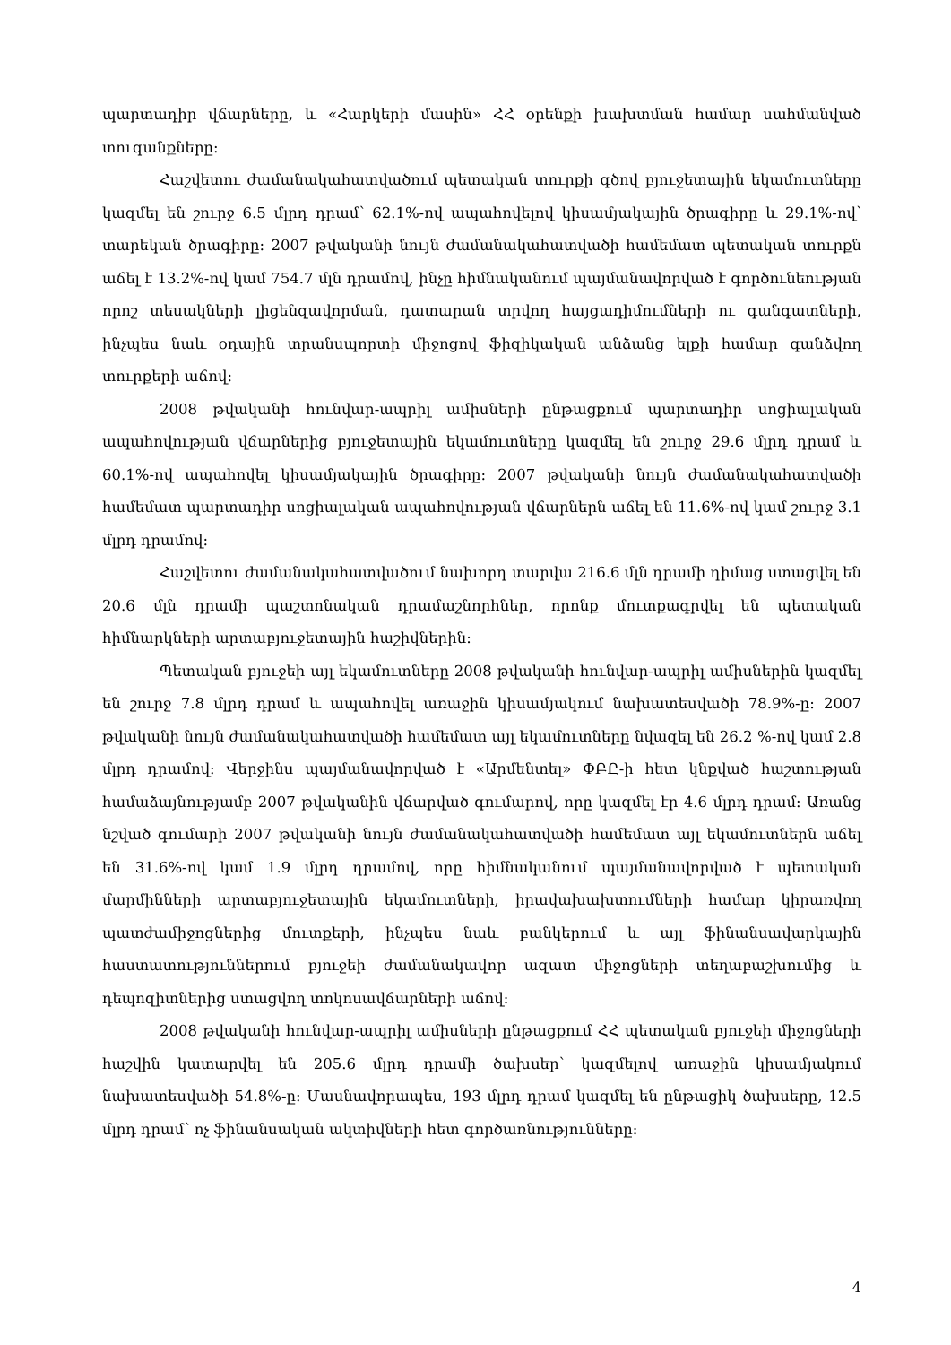պարտադիր վճարները, և «Հարկերի մասին» ՀՀ օրենքի խախտման համար սահմանված տուգանքները:
Հաշվետու ժամանակահատվածում պետական տուրքի գծով բյուջետային եկամուտները կազմել են շուրջ 6.5 մլրդ դրամ՝ 62.1%-ով ապահովելով կիսամյակային ծրագիրը և 29.1%-ով՝ տարեկան ծրագիրը: 2007 թվականի նույն ժամանակահատվածի համեմատ պետական տուրքն աճել է 13.2%-ով կամ 754.7 մլն դրամով, ինչը հիմնականում պայմանավորված է գործունեության որոշ տեսակների լիցենզավորման, դատարան տրվող հայցադիմումների ու գանգատների, ինչպես նաև օդային տրանսպորտի միջոցով ֆիզիկական անձանց ելքի համար գանձվող տուրքերի աճով:
2008 թվականի հունվար-ապրիլ ամիսների ընթացքում պարտադիր սոցիալական ապահովության վճարներից բյուջետային եկամուտները կազմել են շուրջ 29.6 մլրդ դրամ և 60.1%-ով ապահովել կիսամյակային ծրագիրը: 2007 թվականի նույն ժամանակահատվածի համեմատ պարտադիր սոցիալական ապահովության վճարներն աճել են 11.6%-ով կամ շուրջ 3.1 մլրդ դրամով:
Հաշվետու ժամանակահատվածում նախորդ տարվա 216.6 մլն դրամի դիմաց ստացվել են 20.6 մլն դրամի պաշտոնական դրամաշնորհներ, որոնք մուտքագրվել են պետական հիմնարկների արտաբյուջետային հաշիվներին:
Պետական բյուջեի այլ եկամուտները 2008 թվականի հունվար-ապրիլ ամիսներին կազմել են շուրջ 7.8 մլրդ դրամ և ապահովել առաջին կիսամյակում նախատեսվածի 78.9%-ը: 2007 թվականի նույն ժամանակահատվածի համեմատ այլ եկամուտները նվազել են 26.2 %-ով կամ 2.8 մլրդ դրամով: Վերջինս պայմանավորված է «Արմենտել» ՓԲԸ-ի հետ կնքված հաշտության համաձայնությամբ 2007 թվականին վճարված գումարով, որը կազմել էր 4.6 մլրդ դրամ: Առանց նշված գումարի 2007 թվականի նույն ժամանակահատվածի համեմատ այլ եկամուտներն աճել են 31.6%-ով կամ 1.9 մլրդ դրամով, որը հիմնականում պայմանավորված է պետական մարմինների արտաբյուջետային եկամուտների, իրավախախտումների համար կիրառվող պատժամիջոցներից մուտքերի, ինչպես նաև բանկերում և այլ ֆինանսավարկային հաստատություններում բյուջեի ժամանակավոր ազատ միջոցների տեղաբաշխումից և դեպոզիտներից ստացվող տոկոսավճարների աճով:
2008 թվականի հունվար-ապրիլ ամիսների ընթացքում ՀՀ պետական բյուջեի միջոցների հաշվին կատարվել են 205.6 մլրդ դրամի ծախսեր՝ կազմելով առաջին կիսամյակում նախատեսվածի 54.8%-ը: Մասնավորապես, 193 մլրդ դրամ կազմել են ընթացիկ ծախսերը, 12.5 մլրդ դրամ՝ ոչ ֆինանսական ակտիվների հետ գործառնությունները:
4